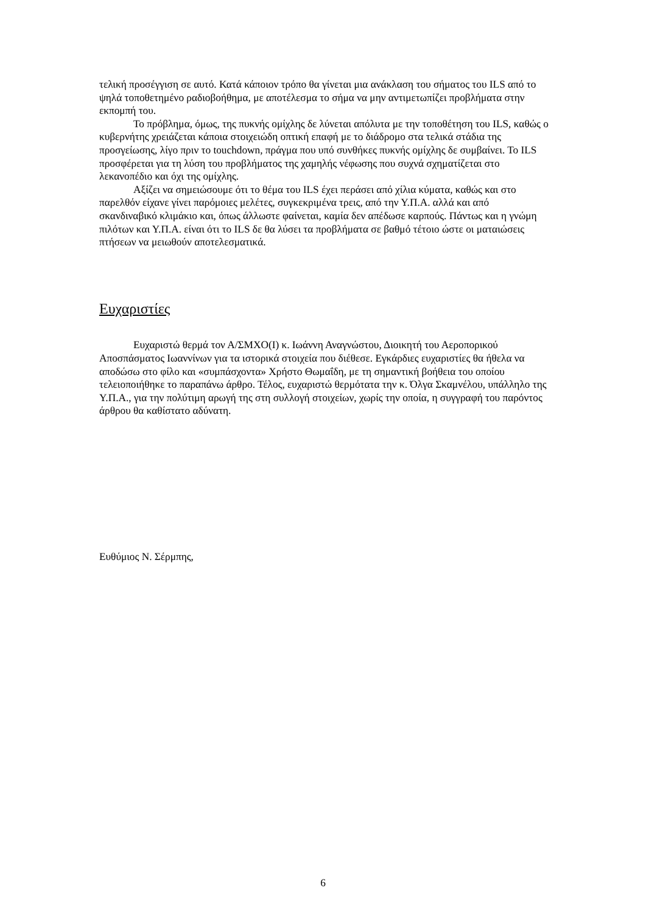τελική προσέγγιση σε αυτό. Κατά κάποιον τρόπο θα γίνεται μια ανάκλαση του σήματος του ILS από το ψηλά τοποθετημένο ραδιοβοήθημα, με αποτέλεσμα το σήμα να μην αντιμετωπίζει προβλήματα στην εκπομπή του.
Το πρόβλημα, όμως, της πυκνής ομίχλης δε λύνεται απόλυτα με την τοποθέτηση του ILS, καθώς ο κυβερνήτης χρειάζεται κάποια στοιχειώδη οπτική επαφή με το διάδρομο στα τελικά στάδια της προσγείωσης, λίγο πριν το touchdown, πράγμα που υπό συνθήκες πυκνής ομίχλης δε συμβαίνει. Το ILS προσφέρεται για τη λύση του προβλήματος της χαμηλής νέφωσης που συχνά σχηματίζεται στο λεκανοπέδιο και όχι της ομίχλης.
Αξίζει να σημειώσουμε ότι το θέμα του ILS έχει περάσει από χίλια κύματα, καθώς και στο παρελθόν είχανε γίνει παρόμοιες μελέτες, συγκεκριμένα τρεις, από την Υ.Π.Α. αλλά και από σκανδιναβικό κλιμάκιο και, όπως άλλωστε φαίνεται, καμία δεν απέδωσε καρπούς. Πάντως και η γνώμη πιλότων και Υ.Π.Α. είναι ότι το ILS δε θα λύσει τα προβλήματα σε βαθμό τέτοιο ώστε οι ματαιώσεις πτήσεων να μειωθούν αποτελεσματικά.
Ευχαριστίες
Ευχαριστώ θερμά τον Α/ΣΜΧΟ(Ι) κ. Ιωάννη Αναγνώστου, Διοικητή του Αεροπορικού Αποσπάσματος Ιωαννίνων για τα ιστορικά στοιχεία που διέθεσε. Εγκάρδιες ευχαριστίες θα ήθελα να αποδώσω στο φίλο και «συμπάσχοντα» Χρήστο Θωμαΐδη, με τη σημαντική βοήθεια του οποίου τελειοποιήθηκε το παραπάνω άρθρο. Τέλος, ευχαριστώ θερμότατα την κ. Όλγα Σκαμνέλου, υπάλληλο της Υ.Π.Α., για την πολύτιμη αρωγή της στη συλλογή στοιχείων, χωρίς την οποία, η συγγραφή του παρόντος άρθρου θα καθίστατο αδύνατη.
Ευθύμιος Ν. Σέρμπης,
6